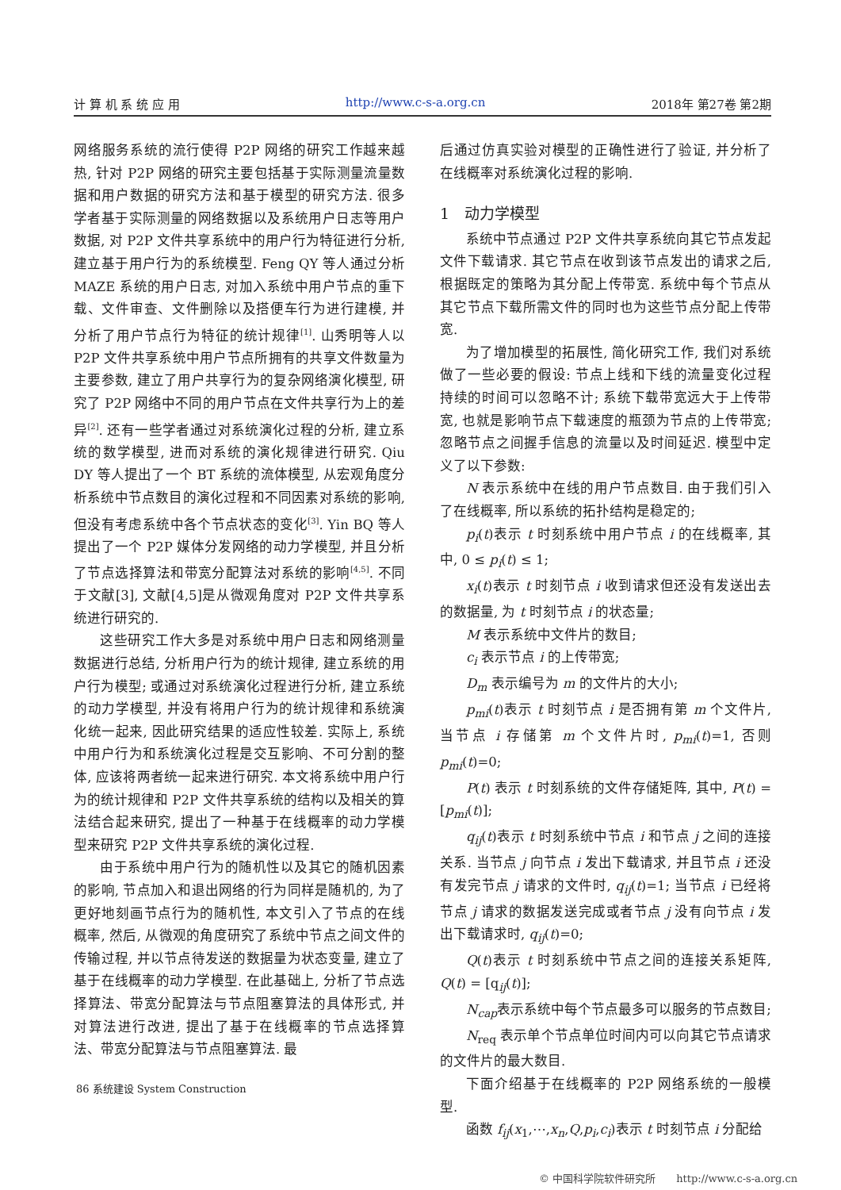计 算 机 系 统 应 用 http://www.c-s-a.org.cn 2018年 第27卷 第2期
网络服务系统的流行使得 P2P 网络的研究工作越来越热, 针对 P2P 网络的研究主要包括基于实际测量流量数据和用户数据的研究方法和基于模型的研究方法. 很多学者基于实际测量的网络数据以及系统用户日志等用户数据, 对 P2P 文件共享系统中的用户行为特征进行分析, 建立基于用户行为的系统模型. Feng QY 等人通过分析 MAZE 系统的用户日志, 对加入系统中用户节点的重下载、文件审查、文件删除以及搭便车行为进行建模, 并分析了用户节点行为特征的统计规律<sup>[1]</sup>. 山秀明等人以 P2P 文件共享系统中用户节点所拥有的共享文件数量为主要参数, 建立了用户共享行为的复杂网络演化模型, 研究了 P2P 网络中不同的用户节点在文件共享行为上的差异<sup>[2]</sup>. 还有一些学者通过对系统演化过程的分析, 建立系统的数学模型, 进而对系统的演化规律进行研究. Qiu DY 等人提出了一个 BT 系统的流体模型, 从宏观角度分析系统中节点数目的演化过程和不同因素对系统的影响, 但没有考虑系统中各个节点状态的变化<sup>[3]</sup>. Yin BQ 等人提出了一个 P2P 媒体分发网络的动力学模型, 并且分析了节点选择算法和带宽分配算法对系统的影响<sup>[4,5]</sup>. 不同于文献[3], 文献[4,5]是从微观角度对 P2P 文件共享系统进行研究的.
这些研究工作大多是对系统中用户日志和网络测量数据进行总结, 分析用户行为的统计规律, 建立系统的用户行为模型; 或通过对系统演化过程进行分析, 建立系统的动力学模型, 并没有将用户行为的统计规律和系统演化统一起来, 因此研究结果的适应性较差. 实际上, 系统中用户行为和系统演化过程是交互影响、不可分割的整体, 应该将两者统一起来进行研究. 本文将系统中用户行为的统计规律和 P2P 文件共享系统的结构以及相关的算法结合起来研究, 提出了一种基于在线概率的动力学模型来研究 P2P 文件共享系统的演化过程.
由于系统中用户行为的随机性以及其它的随机因素的影响, 节点加入和退出网络的行为同样是随机的, 为了更好地刻画节点行为的随机性, 本文引入了节点的在线概率, 然后, 从微观的角度研究了系统中节点之间文件的传输过程, 并以节点待发送的数据量为状态变量, 建立了基于在线概率的动力学模型. 在此基础上, 分析了节点选择算法、带宽分配算法与节点阻塞算法的具体形式, 并对算法进行改进, 提出了基于在线概率的节点选择算法、带宽分配算法与节点阻塞算法. 最
后通过仿真实验对模型的正确性进行了验证, 并分析了在线概率对系统演化过程的影响.
1　动力学模型
系统中节点通过 P2P 文件共享系统向其它节点发起文件下载请求. 其它节点在收到该节点发出的请求之后, 根据既定的策略为其分配上传带宽. 系统中每个节点从其它节点下载所需文件的同时也为这些节点分配上传带宽.
为了增加模型的拓展性, 简化研究工作, 我们对系统做了一些必要的假设: 节点上线和下线的流量变化过程持续的时间可以忽略不计; 系统下载带宽远大于上传带宽, 也就是影响节点下载速度的瓶颈为节点的上传带宽; 忽略节点之间握手信息的流量以及时间延迟. 模型中定义了以下参数:
N 表示系统中在线的用户节点数目. 由于我们引入了在线概率, 所以系统的拓扑结构是稳定的;
p<sub>i</sub>(t)表示 t 时刻系统中用户节点 i 的在线概率, 其中, 0 ≤ p<sub>i</sub>(t) ≤ 1;
x<sub>i</sub>(t)表示 t 时刻节点 i 收到请求但还没有发送出去的数据量, 为 t 时刻节点 i 的状态量;
M 表示系统中文件片的数目;
c<sub>i</sub> 表示节点 i 的上传带宽;
D<sub>m</sub> 表示编号为 m 的文件片的大小;
p<sub>mi</sub>(t)表示 t 时刻节点 i 是否拥有第 m 个文件片, 当节点 i 存储第 m 个文件片时, p<sub>mi</sub>(t)=1, 否则p<sub>mi</sub>(t)=0;
P(t) 表示 t 时刻系统的文件存储矩阵, 其中, P(t) = [p<sub>mi</sub>(t)];
q<sub>ij</sub>(t)表示 t 时刻系统中节点 i 和节点 j 之间的连接关系. 当节点 j 向节点 i 发出下载请求, 并且节点 i 还没有发完节点 j 请求的文件时, q<sub>ij</sub>(t)=1; 当节点 i 已经将节点 j 请求的数据发送完成或者节点 j 没有向节点 i 发出下载请求时, q<sub>ij</sub>(t)=0;
Q(t)表示 t 时刻系统中节点之间的连接关系矩阵, Q(t) = [q<sub>ij</sub>(t)];
N<sub>cap</sub>表示系统中每个节点最多可以服务的节点数目;
N<sub>req</sub> 表示单个节点单位时间内可以向其它节点请求的文件片的最大数目.
下面介绍基于在线概率的 P2P 网络系统的一般模型.
函数 f<sub>ij</sub>(x<sub>1</sub>,⋯,x<sub>n</sub>,Q,p<sub>i</sub>,c<sub>i</sub>)表示 t 时刻节点 i 分配给
86 系统建设 System Construction
© 中国科学院软件研究所　　http://www.c-s-a.org.cn